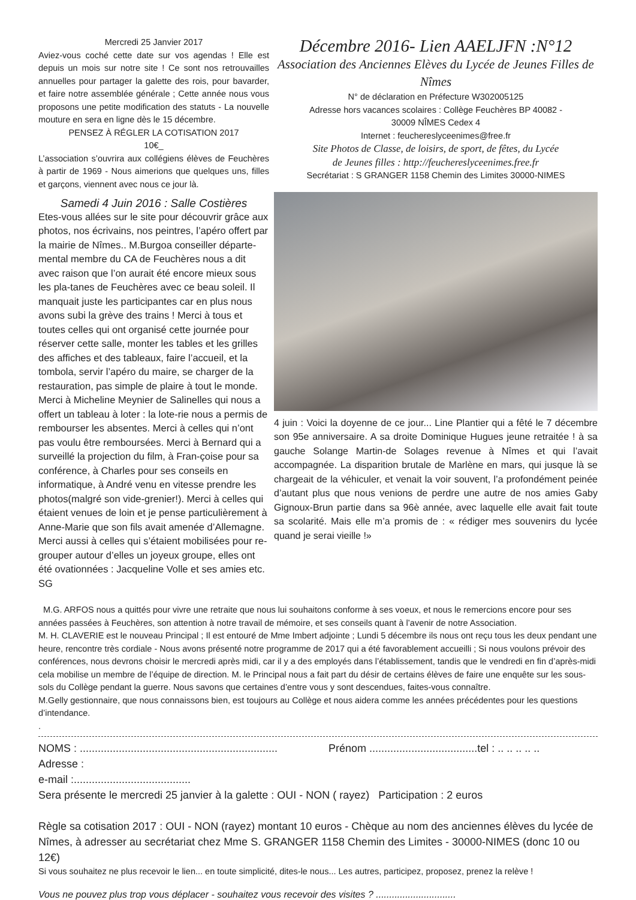Mercredi 25 Janvier 2017
Aviez-vous coché cette date sur vos agendas ! Elle est depuis un mois sur notre site ! Ce sont nos retrouvailles annuelles pour partager la galette des rois, pour bavarder, et faire notre assemblée générale ; Cette année nous vous proposons une petite modification des statuts - La nouvelle mouture en sera en ligne dès le 15 décembre.
PENSEZ À RÉGLER LA COTISATION 2017
10€_
L’association s’ouvrira aux collégiens élèves de Feuchères à partir de 1969 - Nous aimerions que quelques uns, filles et garçons, viennent avec nous ce jour là.
Samedi 4 Juin 2016 : Salle Costières
Etes-vous allées sur le site pour découvrir grâce aux photos, nos écrivains, nos peintres, l’apéro offert par la mairie de Nîmes.. M.Burgoa conseiller départe-mental membre du CA de Feuchères nous a dit avec raison que l’on aurait été encore mieux sous les pla-tanes de Feuchères avec ce beau soleil. Il manquait juste les participantes car en plus nous avons subi la grève des trains ! Merci à tous et toutes celles qui ont organisé cette journée pour réserver cette salle, monter les tables et les grilles des affiches et des tableaux, faire l’accueil, et la tombola, servir l’apéro du maire, se charger de la restauration, pas simple de plaire à tout le monde. Merci à Micheline Meynier de Salinelles qui nous a offert un tableau à loter : la lote-rie nous a permis de rembourser les absentes. Merci à celles qui n’ont pas voulu être remboursées. Merci à Bernard qui a surveillé la projection du film, à Fran-çoise pour sa conférence, à Charles pour ses conseils en informatique, à André venu en vitesse prendre les photos(malgré son vide-grenier!). Merci à celles qui étaient venues de loin et je pense particulièrement à Anne-Marie que son fils avait amenée d’Allemagne. Merci aussi à celles qui s’étaient mobilisées pour re-grouper autour d’elles un joyeux groupe, elles ont été ovationnées : Jacqueline Volle et ses amies etc. SG
Décembre 2016- Lien AAELJFN :N°12
Association des Anciennes Elèves du Lycée de Jeunes Filles de Nîmes
N° de déclaration en Préfecture W302005125
Adresse hors vacances scolaires : Collège Feuchères BP 40082 -
30009 NÎMES Cedex 4
Internet : feuchereslyceenimes@free.fr
Site Photos de Classe, de loisirs, de sport, de fêtes, du Lycée
de Jeunes filles : http://feuchereslyceenimes.free.fr
Secrétariat : S GRANGER 1158 Chemin des Limites 30000-NIMES
4 juin : Voici la doyenne de ce jour... Line Plantier qui a fêté le 7 décembre son 95e anniversaire. A sa droite Dominique Hugues jeune retraitée ! à sa gauche Solange Martin-de Solages revenue à Nîmes et qui l’avait accompagnée. La disparition brutale de Marlène en mars, qui jusque là se chargeait de la véhiculer, et venait la voir souvent, l’a profondément peinée d’autant plus que nous venions de perdre une autre de nos amies Gaby Gignoux-Brun partie dans sa 96è année, avec laquelle elle avait fait toute sa scolarité. Mais elle m’a promis de : « rédiger mes souvenirs du lycée quand je serai vieille !»
M.G. ARFOS nous a quittés pour vivre une retraite que nous lui souhaitons conforme à ses voeux, et nous le remercions encore pour ses années passées à Feuchères, son attention à notre travail de mémoire, et ses conseils quant à l’avenir de notre Association.
M. H. CLAVERIE est le nouveau Principal ; Il est entouré de Mme Imbert adjointe ; Lundi 5 décembre ils nous ont reçu tous les deux pendant une heure, rencontre très cordiale - Nous avons présenté notre programme de 2017 qui a été favorablement accueilli ; Si nous voulons prévoir des conférences, nous devrons choisir le mercredi après midi, car il y a des employés dans l’établissement, tandis que le vendredi en fin d’après-midi cela mobilise un membre de l’équipe de direction. M. le Principal nous a fait part du désir de certains élèves de faire une enquête sur les sous-sols du Collège pendant la guerre. Nous savons que certaines d’entre vous y sont descendues, faites-vous connaître.
M.Gelly gestionnaire, que nous connaissons bien, est toujours au Collège et nous aidera comme les années précédentes pour les questions d’intendance.
.
NOMS : .................................................................. Prénom ....................................tel : .. .. .. .. ..
Adresse :
e-mail :.......................................
Sera présente le mercredi 25 janvier à la galette : OUI - NON ( rayez) Participation : 2 euros
Règle sa cotisation 2017 : OUI - NON (rayez) montant 10 euros - Chèque au nom des anciennes élèves du lycée de Nîmes, à adresser au secrétariat chez Mme S. GRANGER 1158 Chemin des Limites - 30000-NIMES (donc 10 ou 12€)
Si vous souhaitez ne plus recevoir le lien... en toute simplicité, dites-le nous... Les autres, participez, proposez, prenez la relève !
Vous ne pouvez plus trop vous déplacer - souhaitez vous recevoir des visites ? ..............................